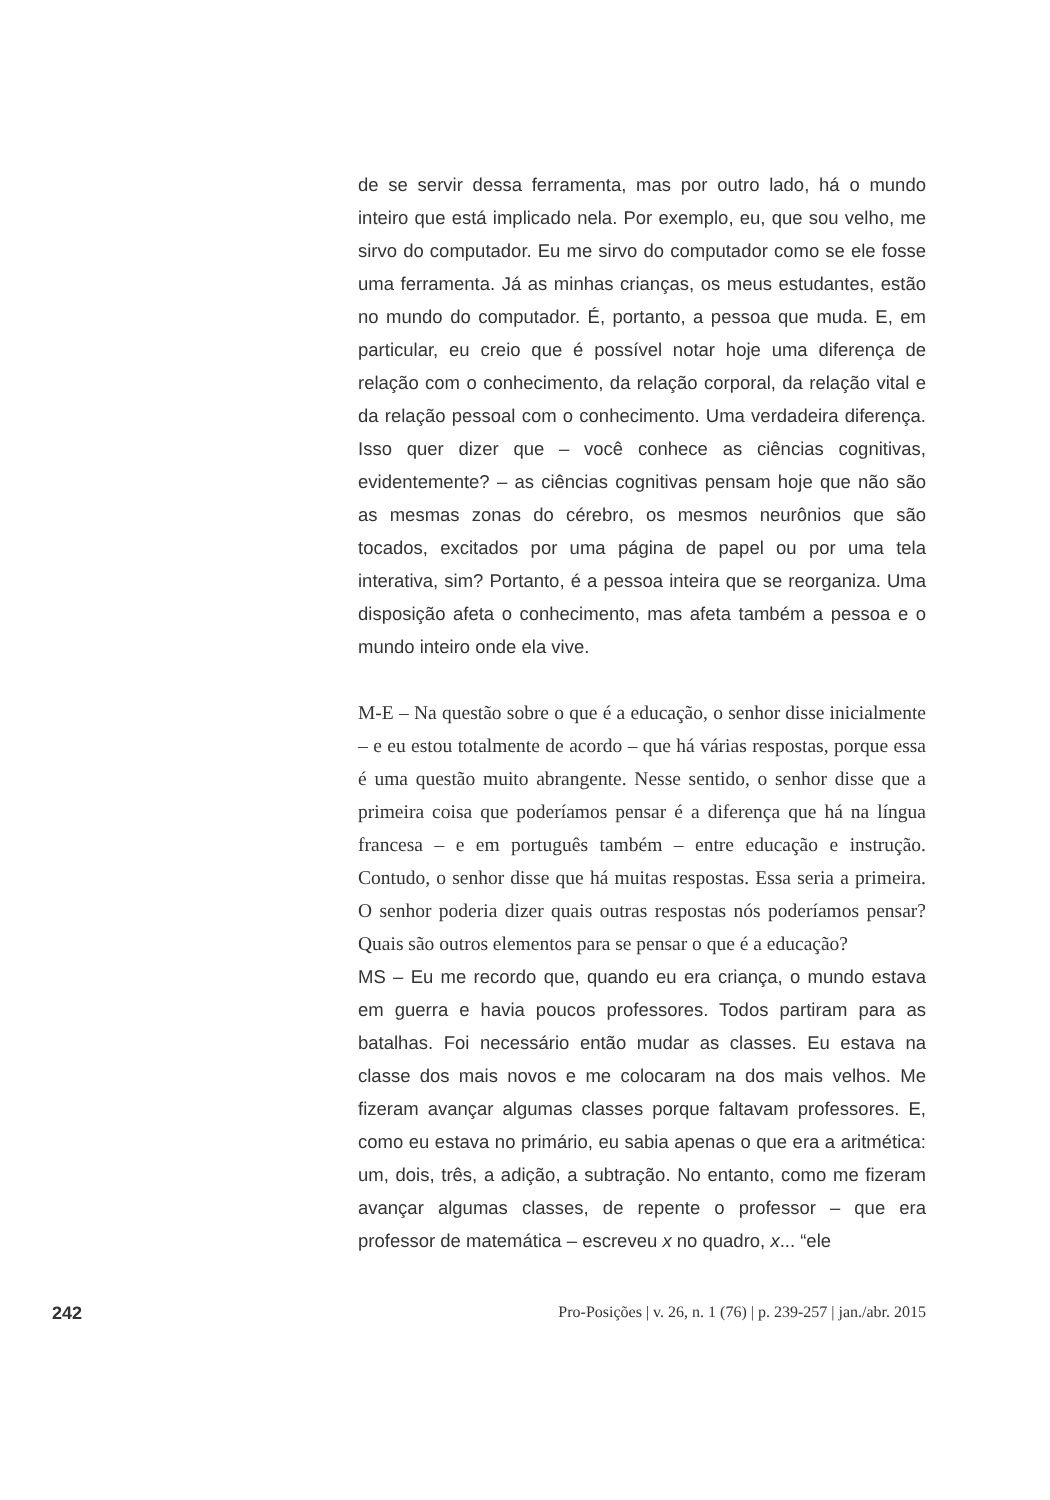de se servir dessa ferramenta, mas por outro lado, há o mundo inteiro que está implicado nela. Por exemplo, eu, que sou velho, me sirvo do computador. Eu me sirvo do computador como se ele fosse uma ferramenta. Já as minhas crianças, os meus estudantes, estão no mundo do computador. É, portanto, a pessoa que muda. E, em particular, eu creio que é possível notar hoje uma diferença de relação com o conhecimento, da relação corporal, da relação vital e da relação pessoal com o conhecimento. Uma verdadeira diferença. Isso quer dizer que – você conhece as ciências cognitivas, evidentemente? – as ciências cognitivas pensam hoje que não são as mesmas zonas do cérebro, os mesmos neurônios que são tocados, excitados por uma página de papel ou por uma tela interativa, sim? Portanto, é a pessoa inteira que se reorganiza. Uma disposição afeta o conhecimento, mas afeta também a pessoa e o mundo inteiro onde ela vive.
M-E – Na questão sobre o que é a educação, o senhor disse inicialmente – e eu estou totalmente de acordo – que há várias respostas, porque essa é uma questão muito abrangente. Nesse sentido, o senhor disse que a primeira coisa que poderíamos pensar é a diferença que há na língua francesa – e em português também – entre educação e instrução. Contudo, o senhor disse que há muitas respostas. Essa seria a primeira. O senhor poderia dizer quais outras respostas nós poderíamos pensar? Quais são outros elementos para se pensar o que é a educação?
MS – Eu me recordo que, quando eu era criança, o mundo estava em guerra e havia poucos professores. Todos partiram para as batalhas. Foi necessário então mudar as classes. Eu estava na classe dos mais novos e me colocaram na dos mais velhos. Me fizeram avançar algumas classes porque faltavam professores. E, como eu estava no primário, eu sabia apenas o que era a aritmética: um, dois, três, a adição, a subtração. No entanto, como me fizeram avançar algumas classes, de repente o professor – que era professor de matemática – escreveu x no quadro, x... “ele
242 Pro-Posições | v. 26, n. 1 (76) | p. 239-257 | jan./abr. 2015